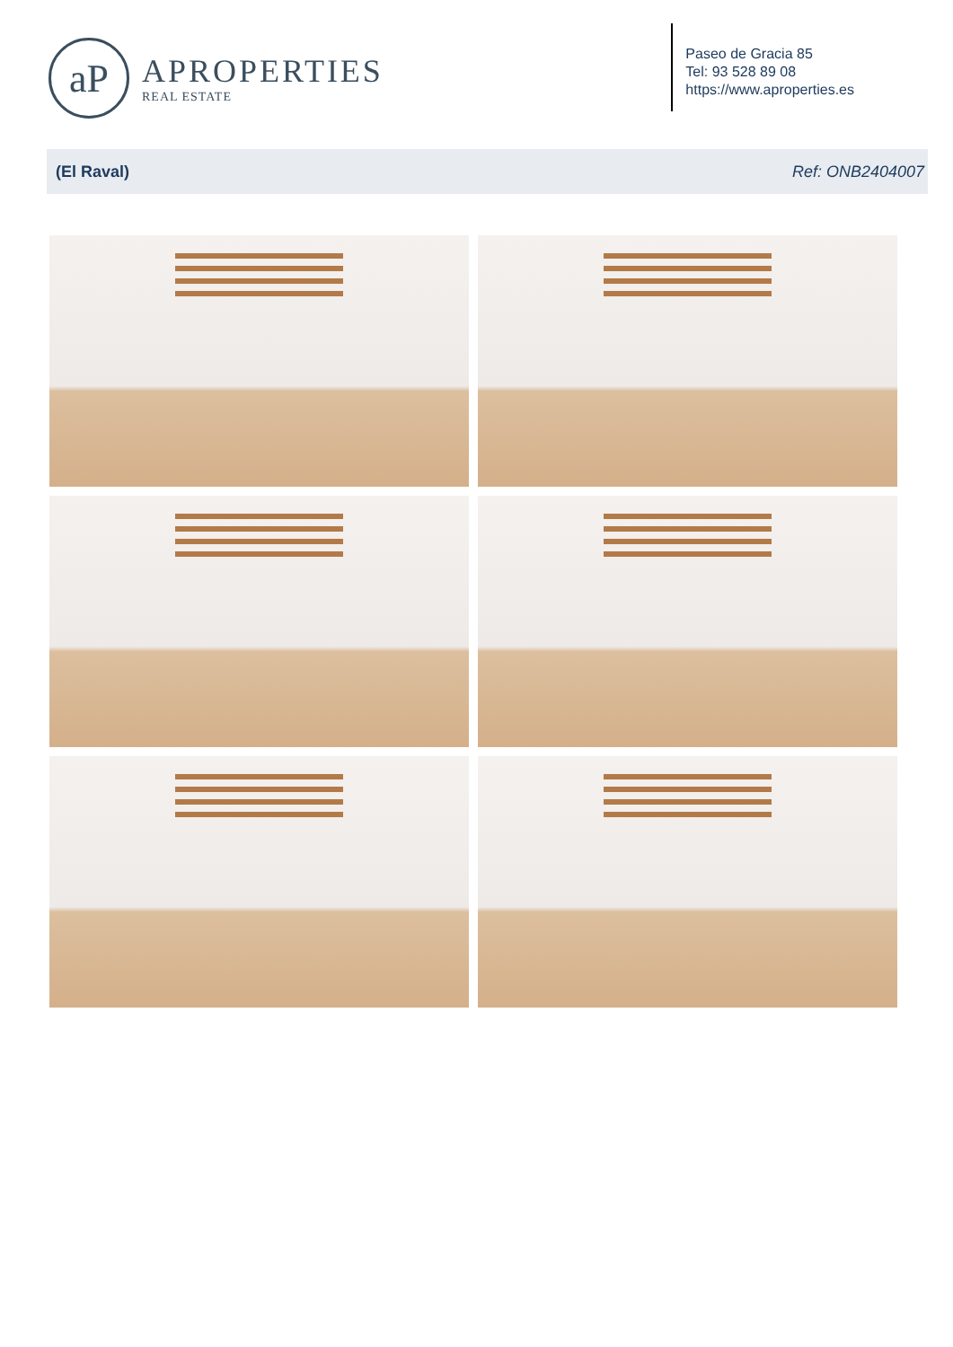aP
APROPERTIES
REAL ESTATE
Paseo de Gracia 85
Tel: 93 528 89 08
https://www.aproperties.es
(El Raval) Ref: ONB2404007